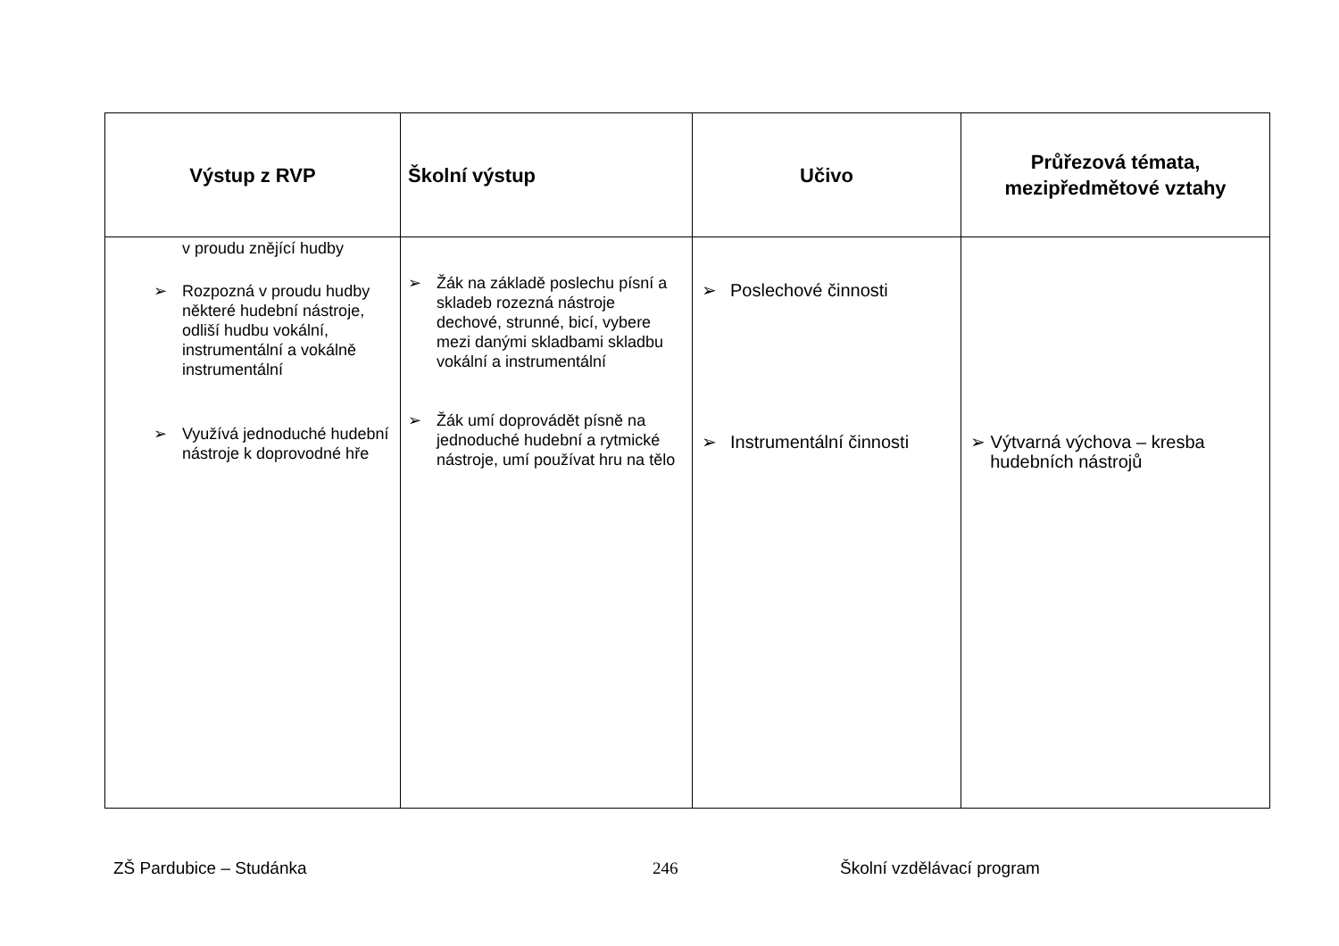| Výstup z RVP | Školní výstup | Učivo | Průřezová témata, mezipředmětové vztahy |
| --- | --- | --- | --- |
| v proudu znějící hudby ➢ Rozpozná v proudu hudby některé hudební nástroje, odliší hudbu vokální, instrumentální a vokálně instrumentální ➢ Využívá jednoduché hudební nástroje k doprovodné hře | ➢ Žák na základě poslechu písní a skladeb rozezná nástroje dechové, strunné, bicí, vybere mezi danými skladbami skladbu vokální a instrumentální ➢ Žák umí doprovádět písně na jednoduché hudební a rytmické nástroje, umí používat hru na tělo | ➢ Poslechové činnosti ➢ Instrumentální činnosti | ➢ Výtvarná výchova – kresba hudebních nástrojů |
ZŠ Pardubice – Studánka 246 Školní vzdělávací program